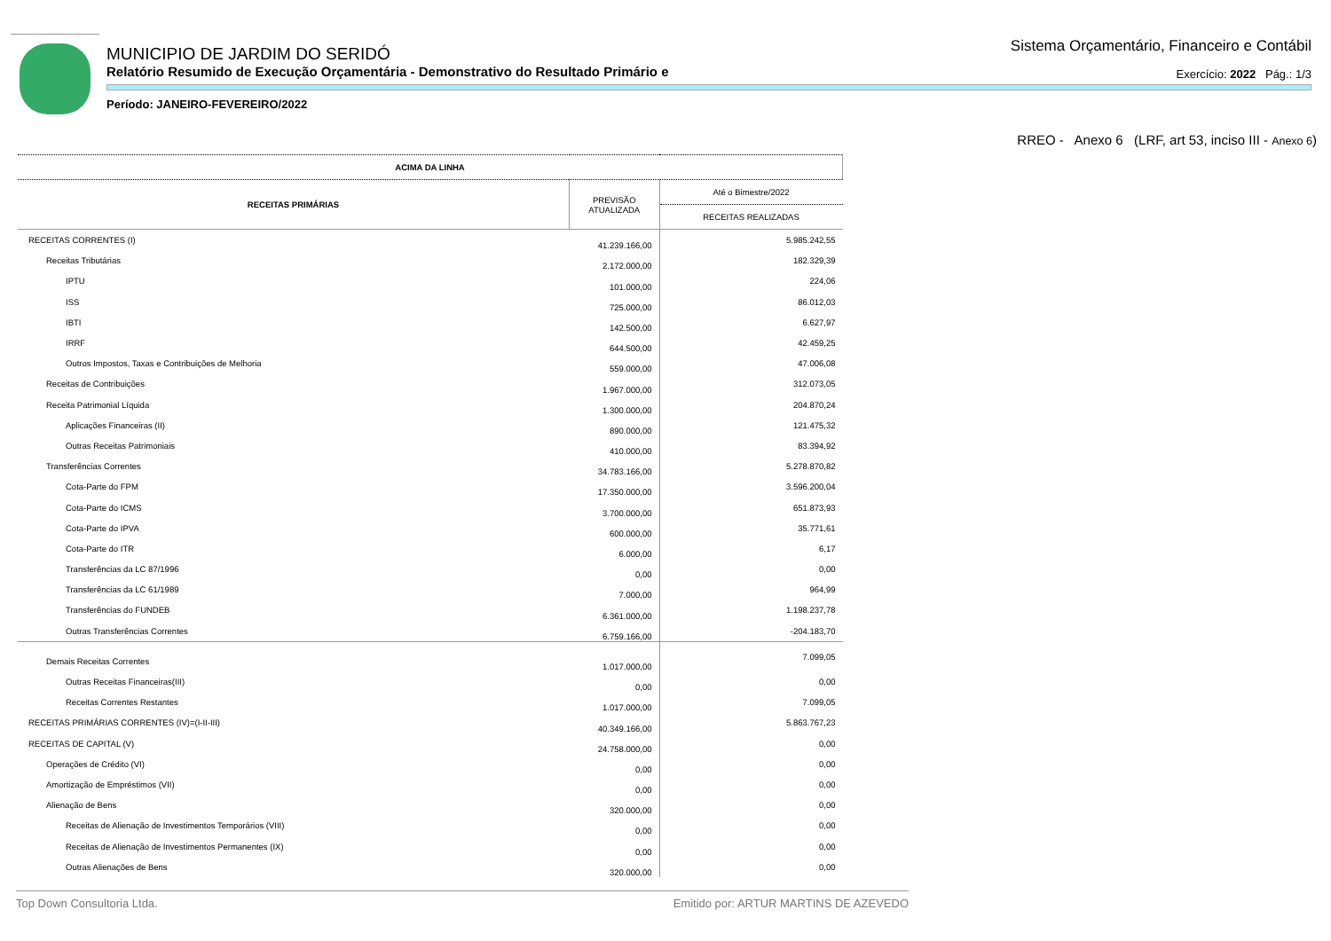MUNICIPIO DE JARDIM DO SERIDÓ
Relatório Resumido de Execução Orçamentária - Demonstrativo do Resultado Primário e
Período: JANEIRO-FEVEREIRO/2022
Sistema Orçamentário, Financeiro e Contábil
Exercício: 2022 Pág.: 1/3
RREO - Anexo 6 (LRF, art 53, inciso III - Anexo 6)
| ACIMA DA LINHA | | |
| --- | --- | --- |
| RECEITAS PRIMÁRIAS | PREVISÃO ATUALIZADA | Até o Bimestre/2022 |
| | | RECEITAS REALIZADAS |
| RECEITAS CORRENTES (I) | 41.239.166,00 | 5.985.242,55 |
| Receitas Tributárias | 2.172.000,00 | 182.329,39 |
| IPTU | 101.000,00 | 224,06 |
| ISS | 725.000,00 | 86.012,03 |
| IBTI | 142.500,00 | 6.627,97 |
| IRRF | 644.500,00 | 42.459,25 |
| Outros Impostos, Taxas e Contribuições de Melhoria | 559.000,00 | 47.006,08 |
| Receitas de Contribuições | 1.967.000,00 | 312.073,05 |
| Receita Patrimonial Líquida | 1.300.000,00 | 204.870,24 |
| Aplicações Financeiras (II) | 890.000,00 | 121.475,32 |
| Outras Receitas Patrimoniais | 410.000,00 | 83.394,92 |
| Transferências Correntes | 34.783.166,00 | 5.278.870,82 |
| Cota-Parte do FPM | 17.350.000,00 | 3.596.200,04 |
| Cota-Parte do ICMS | 3.700.000,00 | 651.873,93 |
| Cota-Parte do IPVA | 600.000,00 | 35.771,61 |
| Cota-Parte do ITR | 6.000,00 | 6,17 |
| Transferências da LC 87/1996 | 0,00 | 0,00 |
| Transferências da LC 61/1989 | 7.000,00 | 964,99 |
| Transferências do FUNDEB | 6.361.000,00 | 1.198.237,78 |
| Outras Transferências Correntes | 6.759.166,00 | -204.183,70 |
| Demais Receitas Correntes | 1.017.000,00 | 7.099,05 |
| Outras Receitas Financeiras(III) | 0,00 | 0,00 |
| Receitas Correntes Restantes | 1.017.000,00 | 7.099,05 |
| RECEITAS PRIMÁRIAS CORRENTES (IV)=(I-II-III) | 40.349.166,00 | 5.863.767,23 |
| RECEITAS DE CAPITAL (V) | 24.758.000,00 | 0,00 |
| Operações de Crédito (VI) | 0,00 | 0,00 |
| Amortização de Empréstimos (VII) | 0,00 | 0,00 |
| Alienação de Bens | 320.000,00 | 0,00 |
| Receitas de Alienação de Investimentos Temporários (VIII) | 0,00 | 0,00 |
| Receitas de Alienação de Investimentos Permanentes (IX) | 0,00 | 0,00 |
| Outras Alienações de Bens | 320.000,00 | 0,00 |
Top Down Consultoria Ltda. Emitido por: ARTUR MARTINS DE AZEVEDO